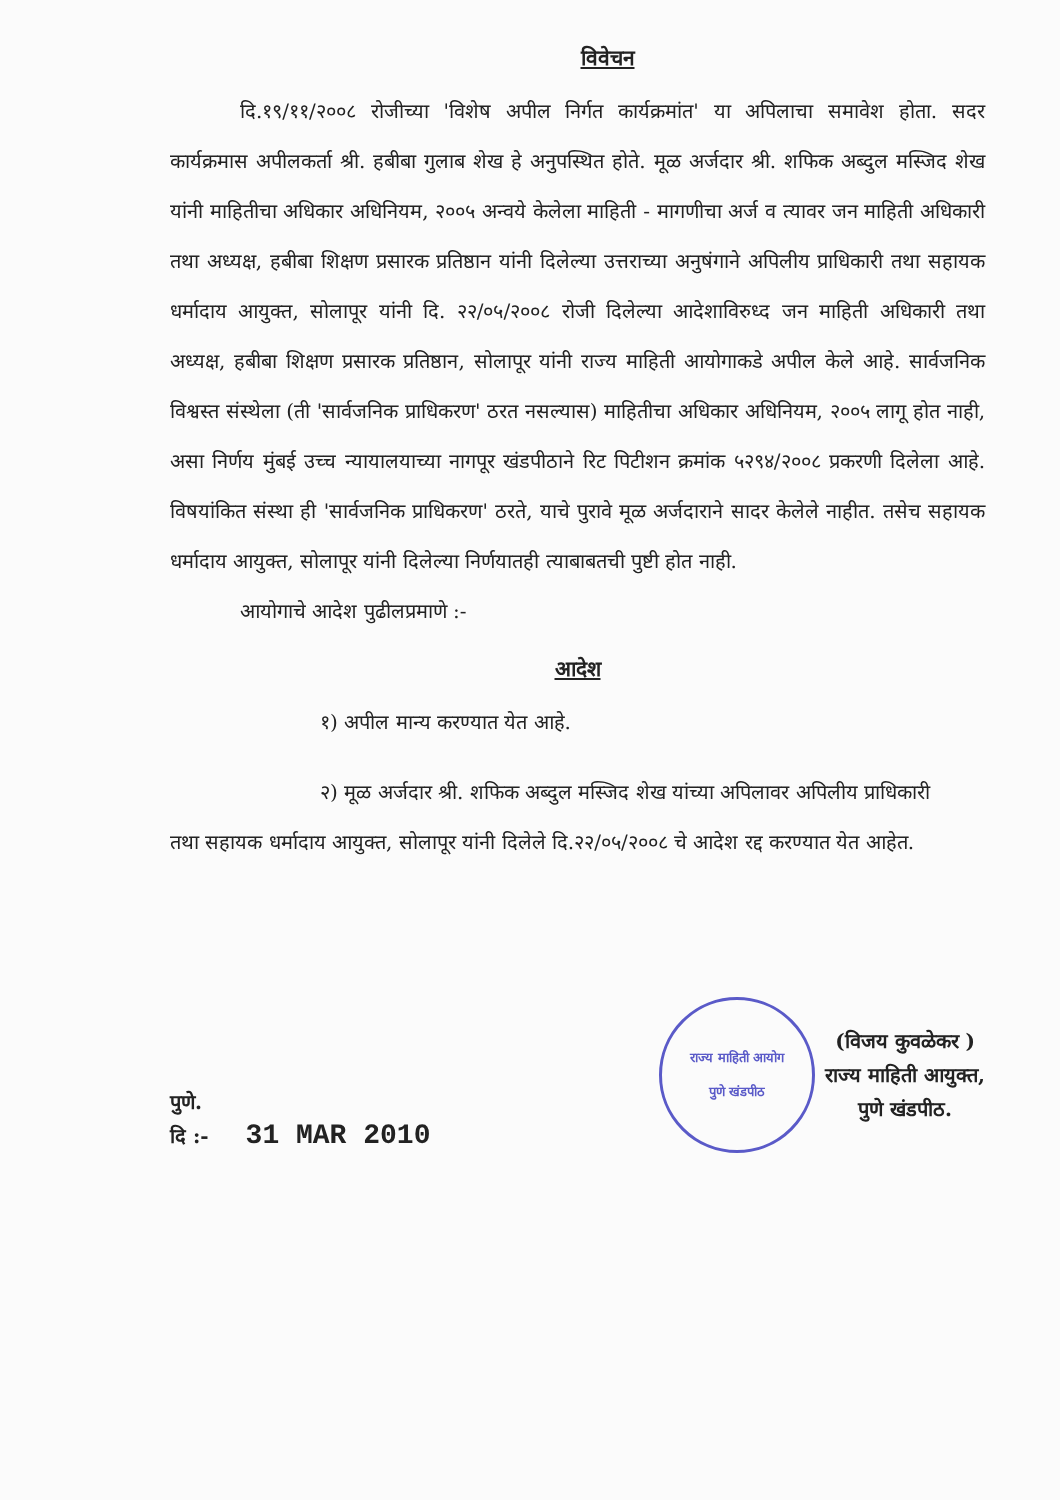विवेचन
दि.१९/११/२००८ रोजीच्या 'विशेष अपील निर्गत कार्यक्रमांत' या अपिलाचा समावेश होता. सदर कार्यक्रमास अपीलकर्ता श्री. हबीबा गुलाब शेख हे अनुपस्थित होते. मूळ अर्जदार श्री. शफिक अब्दुल मस्जिद शेख यांनी माहितीचा अधिकार अधिनियम, २००५ अन्वये केलेला माहिती - मागणीचा अर्ज व त्यावर जन माहिती अधिकारी तथा अध्यक्ष, हबीबा शिक्षण प्रसारक प्रतिष्ठान यांनी दिलेल्या उत्तराच्या अनुषंगाने अपिलीय प्राधिकारी तथा सहायक धर्मादाय आयुक्त, सोलापूर यांनी दि. २२/०५/२००८ रोजी दिलेल्या आदेशाविरुध्द जन माहिती अधिकारी तथा अध्यक्ष, हबीबा शिक्षण प्रसारक प्रतिष्ठान, सोलापूर यांनी राज्य माहिती आयोगाकडे अपील केले आहे. सार्वजनिक विश्वस्त संस्थेला (ती 'सार्वजनिक प्राधिकरण' ठरत नसल्यास) माहितीचा अधिकार अधिनियम, २००५ लागू होत नाही, असा निर्णय मुंबई उच्च न्यायालयाच्या नागपूर खंडपीठाने रिट पिटीशन क्रमांक ५२९४/२००८ प्रकरणी दिलेला आहे. विषयांकित संस्था ही 'सार्वजनिक प्राधिकरण' ठरते, याचे पुरावे मूळ अर्जदाराने सादर केलेले नाहीत. तसेच सहायक धर्मादाय आयुक्त, सोलापूर यांनी दिलेल्या निर्णयातही त्याबाबतची पुष्टी होत नाही.
आयोगाचे आदेश पुढीलप्रमाणे :-
आदेश
१) अपील मान्य करण्यात येत आहे.
२) मूळ अर्जदार श्री. शफिक अब्दुल मस्जिद शेख यांच्या अपिलावर अपिलीय प्राधिकारी
तथा सहायक धर्मादाय आयुक्त, सोलापूर यांनी दिलेले दि.२२/०५/२००८ चे आदेश रद्द करण्यात येत आहेत.
पुणे.
दि :- 31 MAR 2010
राज्य माहिती आयोग
पुणे खंडपीठ
(विजय कुवळेकर )
राज्य माहिती आयुक्त,
पुणे खंडपीठ.